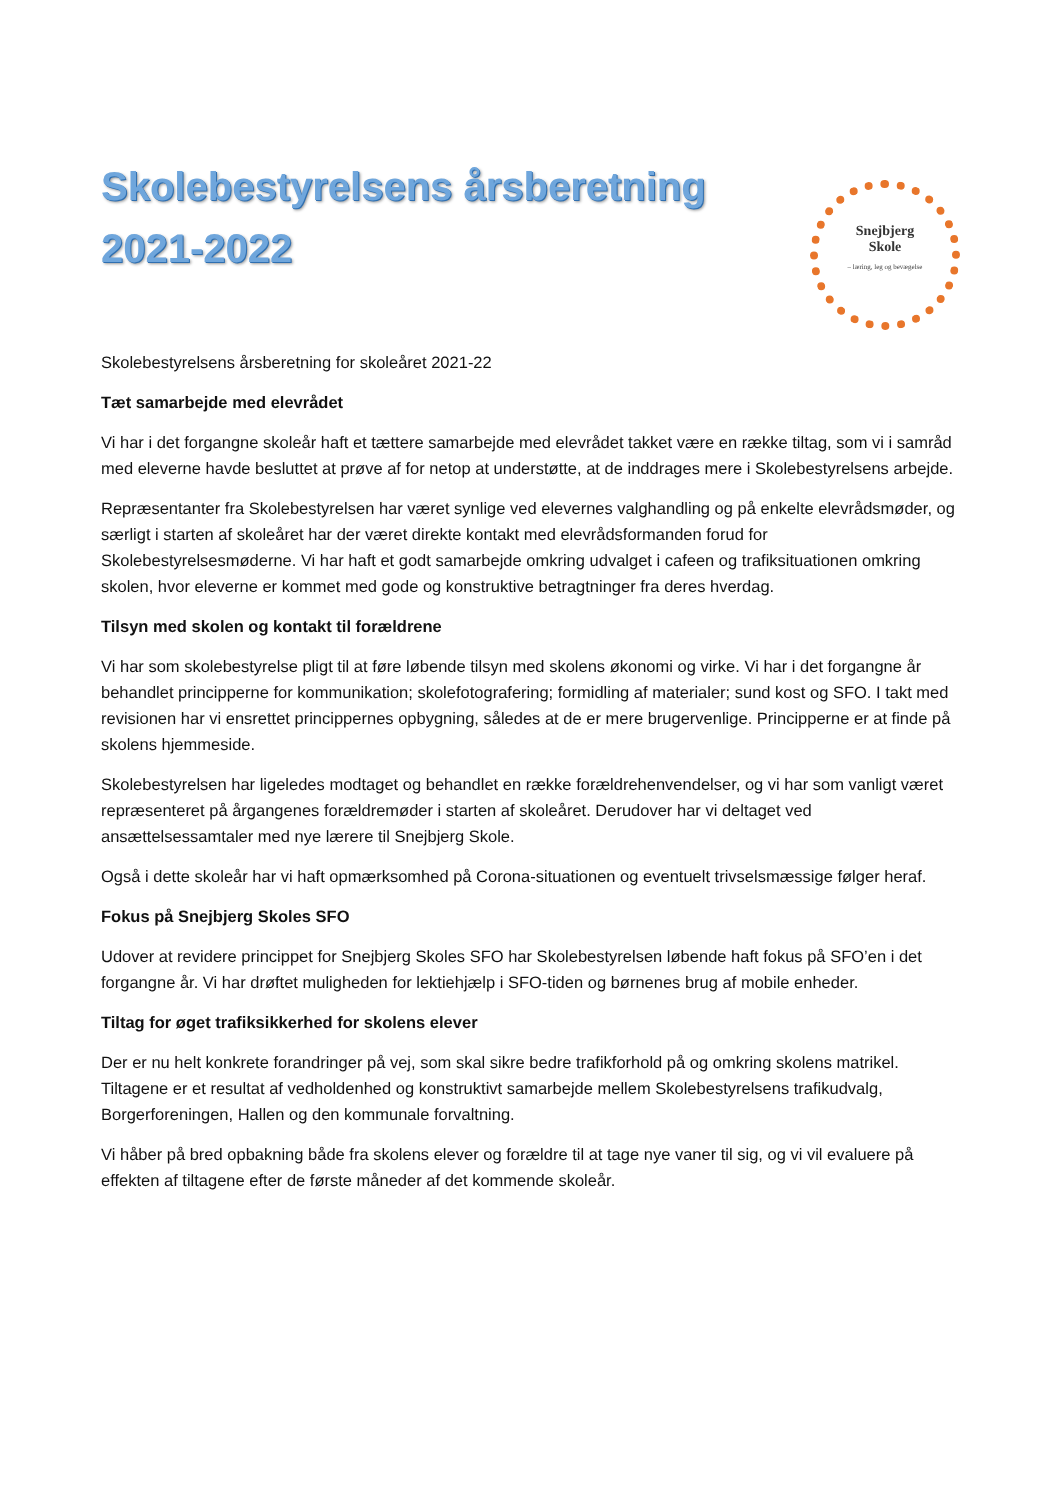Skolebestyrelsens årsberetning 2021-2022
Snejbjerg
Skole
– læring, leg og bevægelse
Skolebestyrelsens årsberetning for skoleåret 2021-22
Tæt samarbejde med elevrådet
Vi har i det forgangne skoleår haft et tættere samarbejde med elevrådet takket være en række tiltag, som vi i samråd med eleverne havde besluttet at prøve af for netop at understøtte, at de inddrages mere i Skolebestyrelsens arbejde.
Repræsentanter fra Skolebestyrelsen har været synlige ved elevernes valghandling og på enkelte elevrådsmøder, og særligt i starten af skoleåret har der været direkte kontakt med elevrådsformanden forud for Skolebestyrelsesmøderne. Vi har haft et godt samarbejde omkring udvalget i cafeen og trafiksituationen omkring skolen, hvor eleverne er kommet med gode og konstruktive betragtninger fra deres hverdag.
Tilsyn med skolen og kontakt til forældrene
Vi har som skolebestyrelse pligt til at føre løbende tilsyn med skolens økonomi og virke. Vi har i det forgangne år behandlet principperne for kommunikation; skolefotografering; formidling af materialer; sund kost og SFO. I takt med revisionen har vi ensrettet princippernes opbygning, således at de er mere brugervenlige. Principperne er at finde på skolens hjemmeside.
Skolebestyrelsen har ligeledes modtaget og behandlet en række forældrehenvendelser, og vi har som vanligt været repræsenteret på årgangenes forældremøder i starten af skoleåret. Derudover har vi deltaget ved ansættelsessamtaler med nye lærere til Snejbjerg Skole.
Også i dette skoleår har vi haft opmærksomhed på Corona-situationen og eventuelt trivselsmæssige følger heraf.
Fokus på Snejbjerg Skoles SFO
Udover at revidere princippet for Snejbjerg Skoles SFO har Skolebestyrelsen løbende haft fokus på SFO’en i det forgangne år. Vi har drøftet muligheden for lektiehjælp i SFO-tiden og børnenes brug af mobile enheder.
Tiltag for øget trafiksikkerhed for skolens elever
Der er nu helt konkrete forandringer på vej, som skal sikre bedre trafikforhold på og omkring skolens matrikel. Tiltagene er et resultat af vedholdenhed og konstruktivt samarbejde mellem Skolebestyrelsens trafikudvalg, Borgerforeningen, Hallen og den kommunale forvaltning.
Vi håber på bred opbakning både fra skolens elever og forældre til at tage nye vaner til sig, og vi vil evaluere på effekten af tiltagene efter de første måneder af det kommende skoleår.